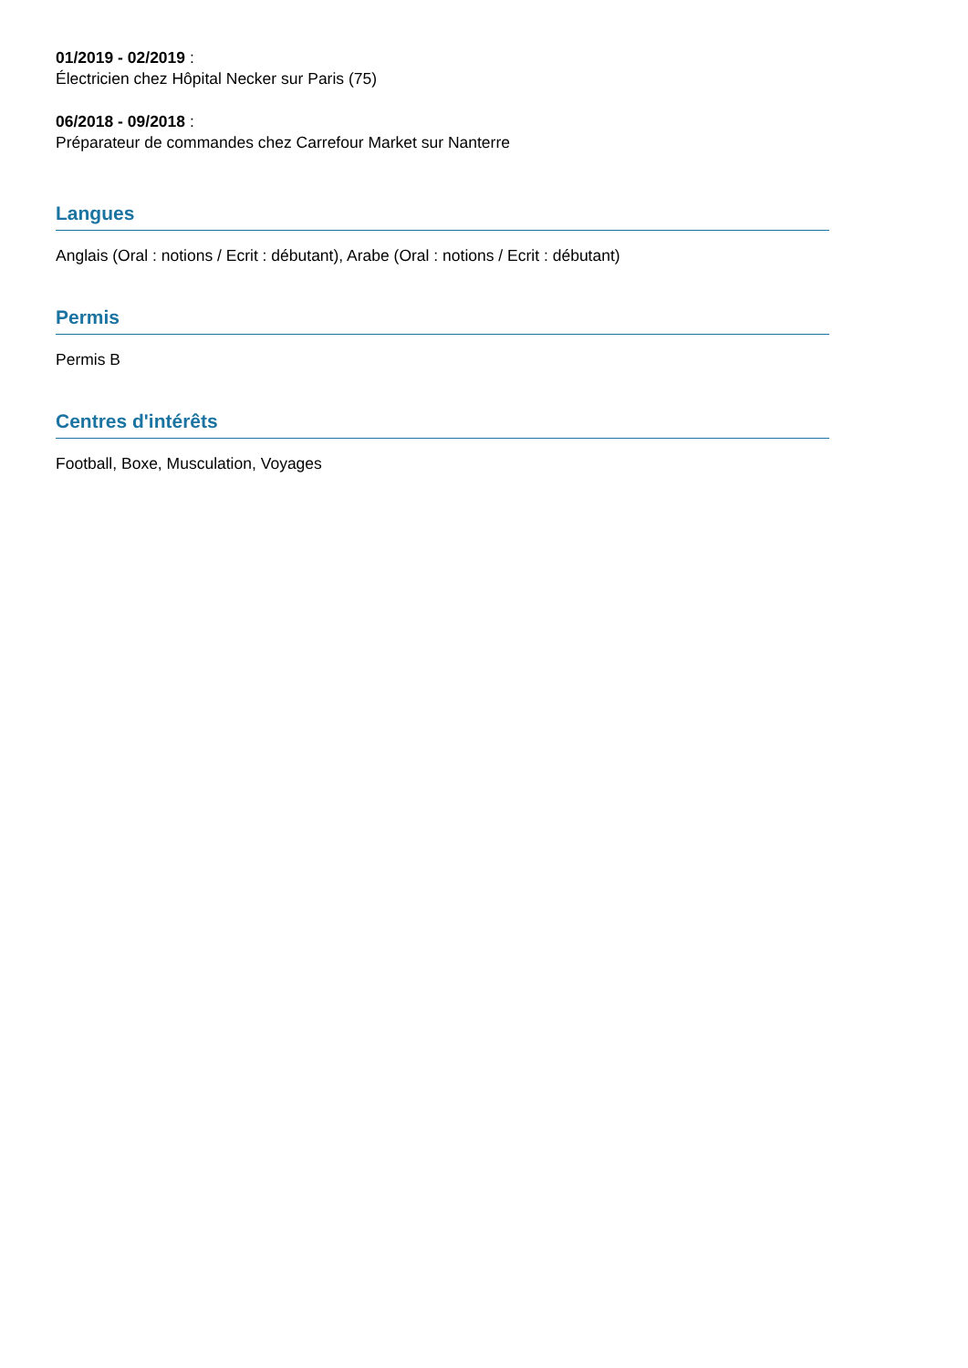01/2019 - 02/2019 :
Électricien chez Hôpital Necker sur Paris (75)
06/2018 - 09/2018 :
Préparateur de commandes chez Carrefour Market sur Nanterre
Langues
Anglais (Oral : notions / Ecrit : débutant), Arabe (Oral : notions / Ecrit : débutant)
Permis
Permis B
Centres d'intérêts
Football, Boxe, Musculation, Voyages